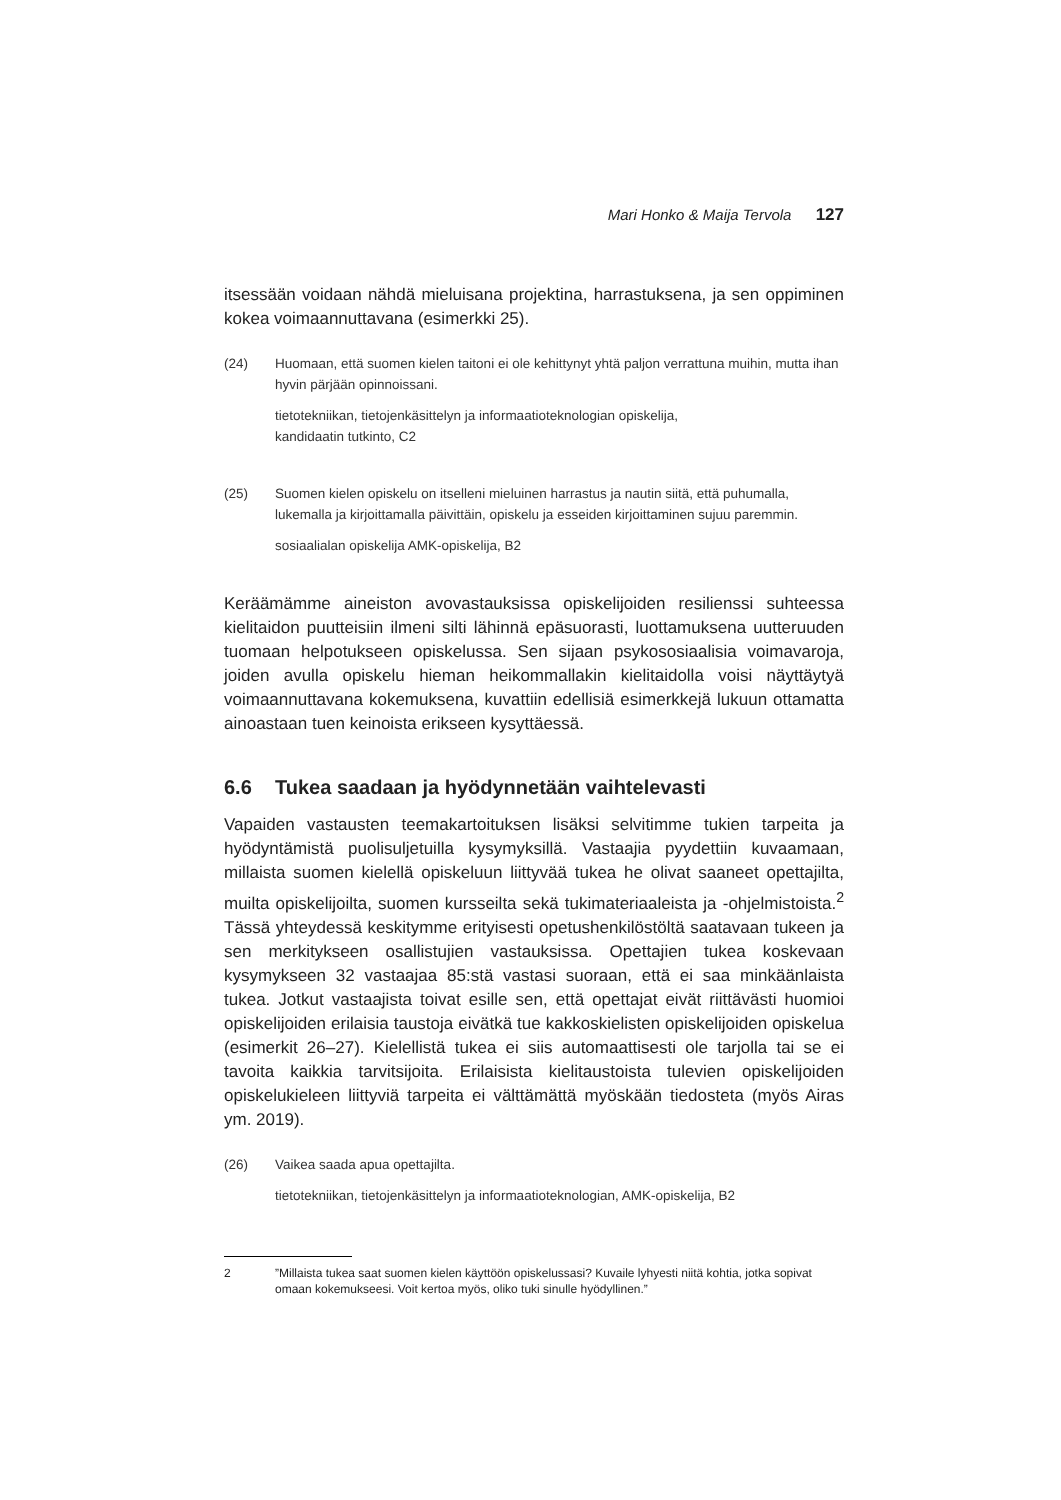Mari Honko & Maija Tervola 127
itsessään voidaan nähdä mieluisana projektina, harrastuksena, ja sen oppiminen kokea voimaannuttavana (esimerkki 25).
(24) Huomaan, että suomen kielen taitoni ei ole kehittynyt yhtä paljon verrattuna muihin, mutta ihan hyvin pärjään opinnoissani.
tietotekniikan, tietojenkäsittelyn ja informaatioteknologian opiskelija,
kandidaatin tutkinto, C2
(25) Suomen kielen opiskelu on itselleni mieluinen harrastus ja nautin siitä, että puhumalla, lukemalla ja kirjoittamalla päivittäin, opiskelu ja esseiden kirjoittaminen sujuu paremmin.
sosiaalialan opiskelija AMK-opiskelija, B2
Keräämämme aineiston avovastauksissa opiskelijoiden resilienssi suhteessa kielitaidon puutteisiin ilmeni silti lähinnä epäsuorasti, luottamuksena uutteruuden tuomaan helpotukseen opiskelussa. Sen sijaan psykososiaalisia voimavaroja, joiden avulla opiskelu hieman heikommallakin kielitaidolla voisi näyttäytyä voimaannuttavana kokemuksena, kuvattiin edellisiä esimerkkejä lukuun ottamatta ainoastaan tuen keinoista erikseen kysyttäessä.
6.6 Tukea saadaan ja hyödynnetään vaihtelevasti
Vapaiden vastausten teemakartoituksen lisäksi selvitimme tukien tarpeita ja hyödyntämistä puolisuljetuilla kysymyksillä. Vastaajia pyydettiin kuvaamaan, millaista suomen kielellä opiskeluun liittyvää tukea he olivat saaneet opettajilta, muilta opiskelijoilta, suomen kursseilta sekä tukimateriaaleista ja -ohjelmistoista.<sup>2</sup> Tässä yhteydessä keskitymme erityisesti opetushenkilöstöltä saatavaan tukeen ja sen merkitykseen osallistujien vastauksissa. Opettajien tukea koskevaan kysymykseen 32 vastaajaa 85:stä vastasi suoraan, että ei saa minkäänlaista tukea. Jotkut vastaajista toivat esille sen, että opettajat eivät riittävästi huomioi opiskelijoiden erilaisia taustoja eivätkä tue kakkoskielisten opiskelijoiden opiskelua (esimerkit 26–27). Kielellistä tukea ei siis automaattisesti ole tarjolla tai se ei tavoita kaikkia tarvitsijoita. Erilaisista kielitaustoista tulevien opiskelijoiden opiskelukieleen liittyviä tarpeita ei välttämättä myöskään tiedosteta (myös Airas ym. 2019).
(26) Vaikea saada apua opettajilta.
tietotekniikan, tietojenkäsittelyn ja informaatioteknologian, AMK-opiskelija, B2
2 ”Millaista tukea saat suomen kielen käyttöön opiskelussasi? Kuvaile lyhyesti niitä kohtia, jotka sopivat omaan kokemukseesi. Voit kertoa myös, oliko tuki sinulle hyödyllinen.”